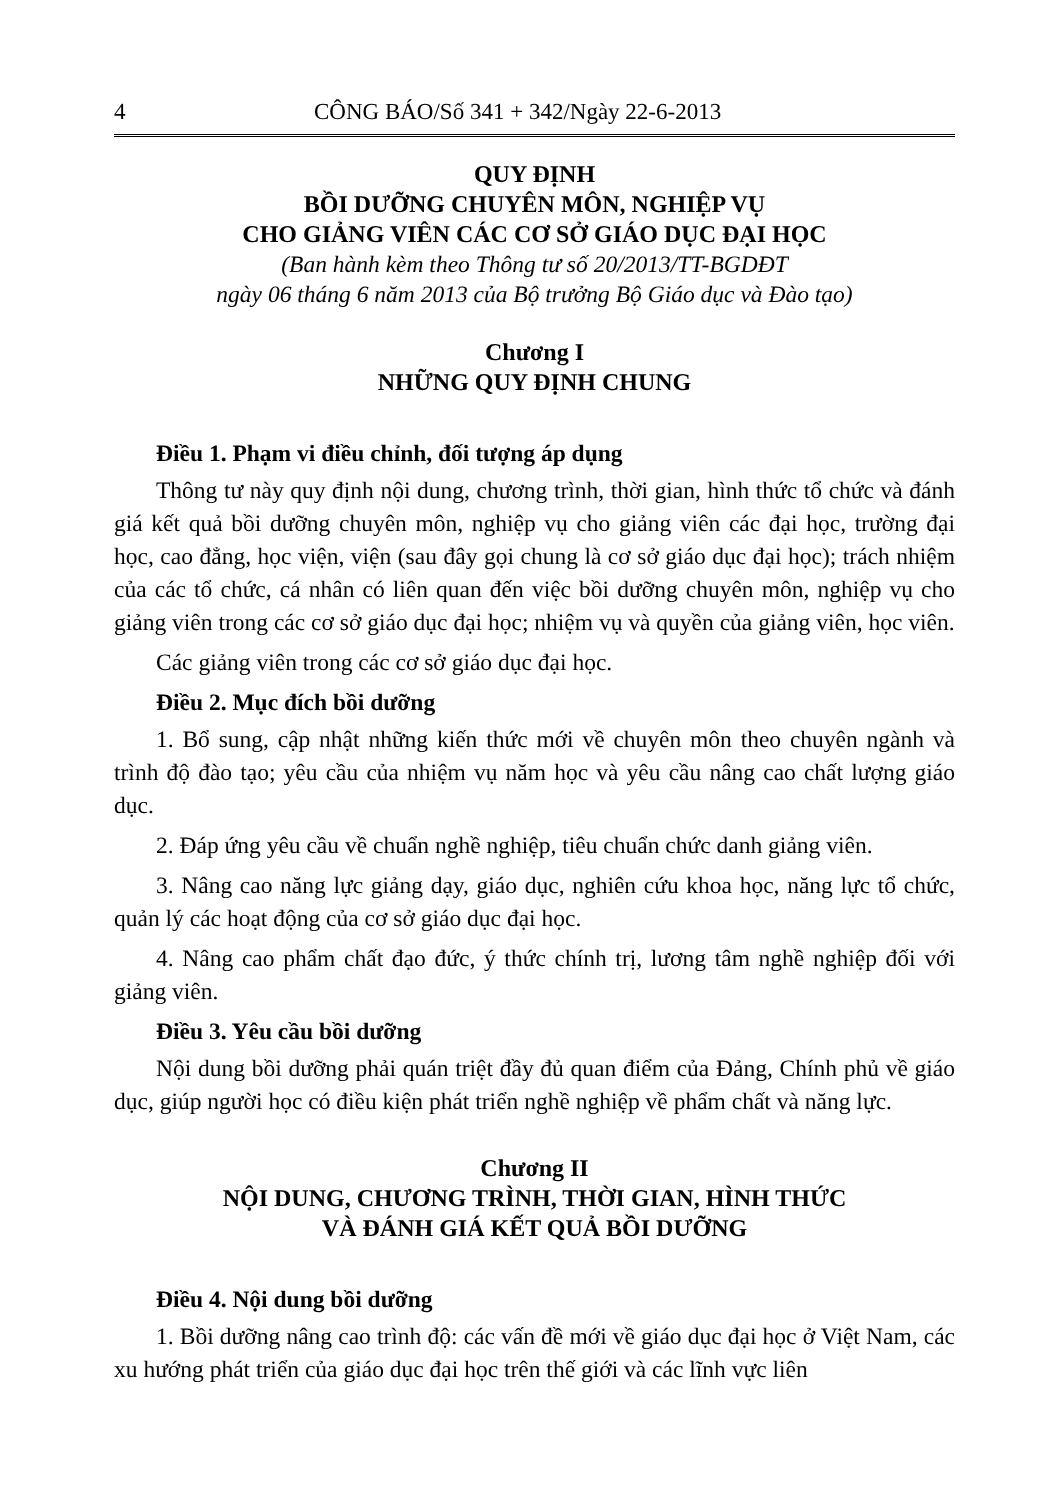4 CÔNG BÁO/Số 341 + 342/Ngày 22-6-2013
QUY ĐỊNH
BỒI DƯỠNG CHUYÊN MÔN, NGHIỆP VỤ
CHO GIẢNG VIÊN CÁC CƠ SỞ GIÁO DỤC ĐẠI HỌC
(Ban hành kèm theo Thông tư số 20/2013/TT-BGDĐT
ngày 06 tháng 6 năm 2013 của Bộ trưởng Bộ Giáo dục và Đào tạo)
Chương I
NHỮNG QUY ĐỊNH CHUNG
Điều 1. Phạm vi điều chỉnh, đối tượng áp dụng
Thông tư này quy định nội dung, chương trình, thời gian, hình thức tổ chức và đánh giá kết quả bồi dưỡng chuyên môn, nghiệp vụ cho giảng viên các đại học, trường đại học, cao đẳng, học viện, viện (sau đây gọi chung là cơ sở giáo dục đại học); trách nhiệm của các tổ chức, cá nhân có liên quan đến việc bồi dưỡng chuyên môn, nghiệp vụ cho giảng viên trong các cơ sở giáo dục đại học; nhiệm vụ và quyền của giảng viên, học viên.
Các giảng viên trong các cơ sở giáo dục đại học.
Điều 2. Mục đích bồi dưỡng
1. Bổ sung, cập nhật những kiến thức mới về chuyên môn theo chuyên ngành và trình độ đào tạo; yêu cầu của nhiệm vụ năm học và yêu cầu nâng cao chất lượng giáo dục.
2. Đáp ứng yêu cầu về chuẩn nghề nghiệp, tiêu chuẩn chức danh giảng viên.
3. Nâng cao năng lực giảng dạy, giáo dục, nghiên cứu khoa học, năng lực tổ chức, quản lý các hoạt động của cơ sở giáo dục đại học.
4. Nâng cao phẩm chất đạo đức, ý thức chính trị, lương tâm nghề nghiệp đối với giảng viên.
Điều 3. Yêu cầu bồi dưỡng
Nội dung bồi dưỡng phải quán triệt đầy đủ quan điểm của Đảng, Chính phủ về giáo dục, giúp người học có điều kiện phát triển nghề nghiệp về phẩm chất và năng lực.
Chương II
NỘI DUNG, CHƯƠNG TRÌNH, THỜI GIAN, HÌNH THỨC
VÀ ĐÁNH GIÁ KẾT QUẢ BỒI DƯỠNG
Điều 4. Nội dung bồi dưỡng
1. Bồi dưỡng nâng cao trình độ: các vấn đề mới về giáo dục đại học ở Việt Nam, các xu hướng phát triển của giáo dục đại học trên thế giới và các lĩnh vực liên